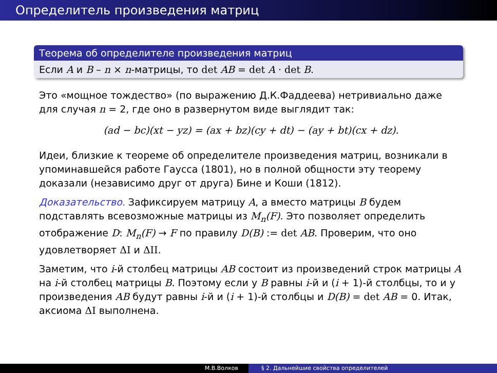Определитель произведения матриц
Теорема об определителе произведения матриц
Если A и B – n × n-матрицы, то det AB = det A · det B.
Это «мощное тождество» (по выражению Д.К.Фаддеева) нетривиально даже для случая n = 2, где оно в развернутом виде выглядит так:
(ad − bc)(xt − yz) = (ax + bz)(cy + dt) − (ay + bt)(cx + dz).
Идеи, близкие к теореме об определителе произведения матриц, возникали в упоминавшейся работе Гаусса (1801), но в полной общности эту теорему доказали (независимо друг от друга) Бине и Коши (1812).
Доказательство. Зафиксируем матрицу A, а вместо матрицы B будем подставлять всевозможные матрицы из M<sub>n</sub>(F). Это позволяет определить отображение D: M<sub>n</sub>(F) → F по правилу D(B) := det AB. Проверим, что оно удовлетворяет ΔI и ΔII.
Заметим, что i-й столбец матрицы AB состоит из произведений строк матрицы A на i-й столбец матрицы B. Поэтому если у B равны i-й и (i + 1)-й столбцы, то и у произведения AB будут равны i-й и (i + 1)-й столбцы и D(B) = det AB = 0. Итак, аксиома ΔI выполнена.
М.В.Волков § 2. Дальнейшие свойства определителей